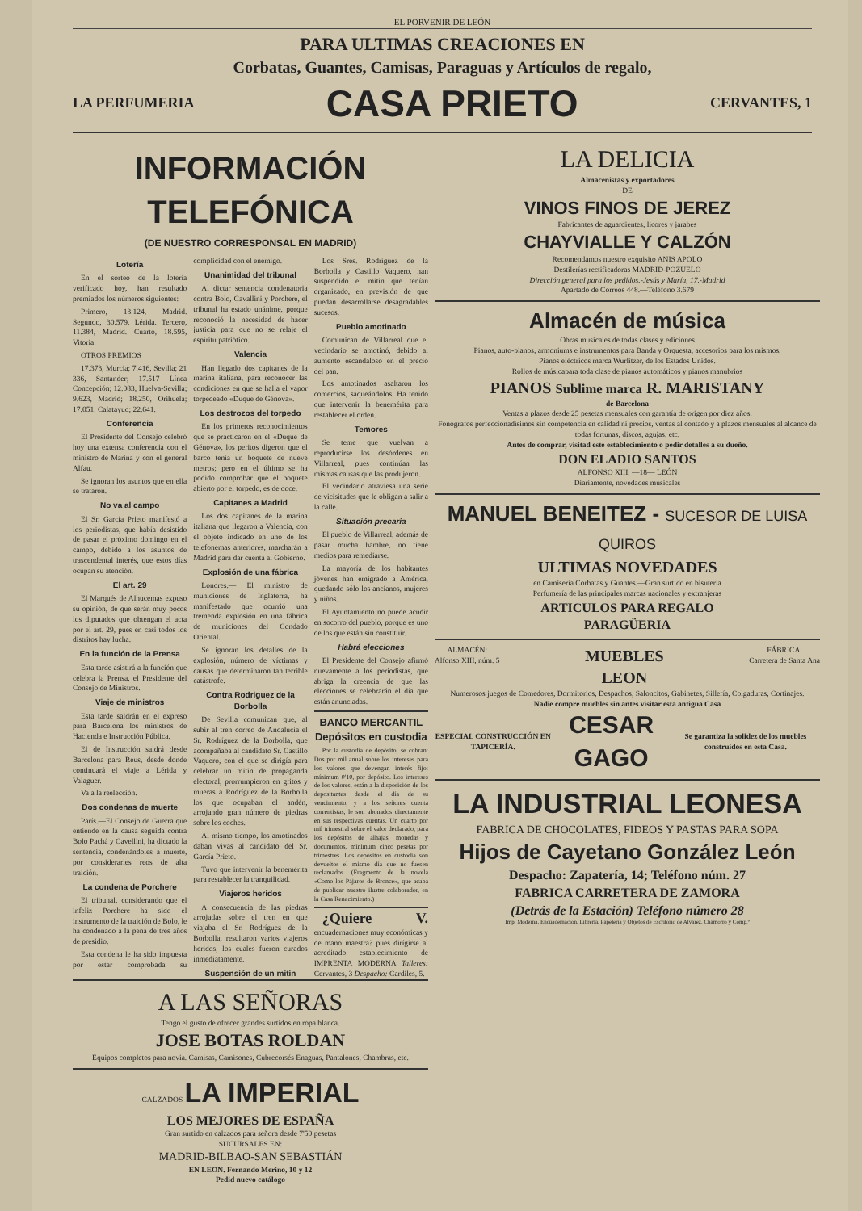EL PORVENIR DE LEÓN
PARA ULTIMAS CREACIONES EN
Corbatas, Guantes, Camisas, Paraguas y Artículos de regalo,
LA PERFUMERIA CASA PRIETO CERVANTES, 1
INFORMACIÓN TELEFÓNICA
(DE NUESTRO CORRESPONSAL EN MADRID)
Lotería
En el sorteo de la lotería verificado hoy, han resultado premiados los números siguientes:
Primero, 13.124, Madrid. Segundo, 30.579, Lérida. Tercero, 11.384, Madrid. Cuarto, 18.595, Vitoria.
OTROS PREMIOS
17.373, Murcia; 7.416, Sevilla; 21 336, Santander; 17.517 Línea Concepción; 12.083, Huelva-Sevilla; 9.623, Madrid; 18.250, Orihuela; 17.051, Calatayud; 22.641.
Conferencia
El Presidente del Consejo celebró hoy una extensa conferencia con el ministro de Marina y con el general Alfau.
Se ignoran los asuntos que en ella se trataron.
No va al campo
El Sr. García Prieto manifestó a los periodistas, que había desistido de pasar el próximo domingo en el campo, debido a los asuntos de trascendental interés, que estos días ocupan su atención.
El art. 29
El Marqués de Alhucemas expuso su opinión, de que serán muy pocos los diputados que obtengan el acta por el art. 29, pues en casi todos los distritos hay lucha.
En la función de la Prensa
Esta tarde asistirá a la función que celebra la Prensa, el Presidente del Consejo de Ministros.
Viaje de ministros
Esta tarde saldrán en el expreso para Barcelona los ministros de Hacienda e Instrucción Pública.
El de Instrucción saldrá desde Barcelona para Reus, desde donde continuará el viaje a Lérida y Valaguer.
Va a la reelección.
Dos condenas de muerte
París.—El Consejo de Guerra que entiende en la causa seguida contra Bolo Pachá y Cavellini, ha dictado la sentencia, condenándoles a muerte, por considerarles reos de alta traición.
La condena de Porchere
El tribunal, considerando que el infeliz Porchere ha sido el instrumento de la traición de Bolo, le ha condenado a la pena de tres años de presidio.
Esta condena le ha sido impuesta por estar comprobada su complicidad con el enemigo.
Unanimidad del tribunal
Al dictar sentencia condenatoria contra Bolo, Cavallini y Porchere, el tribunal ha estado unánime, porque reconoció la necesidad de hacer justicia para que no se relaje el espíritu patriótico.
Valencia
Han llegado dos capitanes de la marina italiana, para reconocer las condiciones en que se halla el vapor torpedeado «Duque de Génova».
Los destrozos del torpedo
En los primeros reconocimientos que se practicaron en el «Duque de Génova», los peritos digeron que el barco tenía un boquete de nueve metros; pero en el último se ha podido comprobar que el boquete abierto por el torpedo, es de doce.
Capitanes a Madrid
Los dos capitanes de la marina italiana que llegaron a Valencia, con el objeto indicado en uno de los telefonemas anteriores, marcharán a Madrid para dar cuenta al Gobierno.
Explosión de una fábrica
Londres.— El ministro de municiones de Inglaterra, ha manifestado que ocurrió una tremenda explosión en una fábrica de municiones del Condado Oriental.
Se ignoran los detalles de la explosión, número de víctimas y causas que determinaron tan terrible catástrofe.
Contra Rodriguez de la Borbolla
De Sevilla comunican que, al subir al tren correo de Andalucía el Sr. Rodríguez de la Borbolla, que acompañaba al candidato Sr. Castillo Vaquero, con el que se dirigía para celebrar un mitin de propaganda electoral, prorrumpieron en gritos y mueras a Rodríguez de la Borbolla los que ocupaban el andén, arrojando gran número de piedras sobre los coches.
Al mismo tiempo, los amotinados daban vivas al candidato del Sr. García Prieto.
Tuvo que intervenir la benemérita para restablecer la tranquilidad.
Viajeros heridos
A consecuencia de las piedras arrojadas sobre el tren en que viajaba el Sr. Rodríguez de la Borbolla, resultaron varios viajeros heridos, los cuales fueron curados inmediatamente.
Suspensión de un mitin
Los Sres. Rodríguez de la Borbolla y Castillo Vaquero, han suspendido el mitin que tenían organizado, en previsión de que puedan desarrollarse desagradables sucesos.
Pueblo amotinado
Comunican de Villarreal que el vecindario se amotinó, debido al aumento escandaloso en el precio del pan.
Los amotinados asaltaron los comercios, saqueándolos. Ha tenido que intervenir la benemérita para restablecer el orden.
Temores
Se teme que vuelvan a reproducirse los desórdenes en Villarreal, pues continúan las mismas causas que las produjeron.
El vecindario atraviesa una serie de vicisitudes que le obligan a salir a la calle.
Situación precaria
El pueblo de Villarreal, además de pasar mucha hambre, no tiene medios para remediarse.
La mayoría de los habitantes jóvenes han emigrado a América, quedando sólo los ancianos, mujeres y niños.
El Ayuntamiento no puede acudir en socorro del pueblo, porque es uno de los que están sin constituir.
Habrá elecciones
El Presidente del Consejo afirmó nuevamente a los periodistas, que abriga la creencia de que las elecciones se celebrarán el día que están anunciadas.
BANCO MERCANTIL
Depósitos en custodia
Por la custodia de depósito, se cobran: Dos por mil anual sobre los intereses para los valores que devengan interés fijo: mínimum 0'10, por depósito. Los intereses de los valores, están a la disposición de los depositantes desde el día de su vencimiento, y a los señores cuenta correntistas, le son abonados directamente en sus respectivas cuentas. Un cuarto por mil trimestral sobre el valor declarado, para los depósitos de alhajas, monedas y documentos, mínimum cinco pesetas por trimestres. Los depósitos en custodia son devueltos el mismo día que no fuesen reclamados. (Fragmento de la novela «Como los Pájaros de Bronce», que acaba de publicar nuestro ilustre colaborador, en la Casa Renacimiento.)
¿Quiere V. encuadernaciones muy económicas y de mano maestra? pues dirígirse al acreditado establecimiento de IMPRENTA MODERNA Talleres: Cervantes, 3 Despacho: Cardiles, 5.
A LAS SEÑORAS
Tengo el gusto de ofrecer grandes surtidos en ropa blanca.
JOSE BOTAS ROLDAN
Equipos completos para novia. Camisas, Camisones, Cubrecorsés Enaguas, Pantalones, Chambras, etc.
CALZADOS LA IMPERIAL
LOS MEJORES DE ESPAÑA
Gran surtido en calzados para señora desde 7'50 pesetas
SUCURSALES EN:
MADRID-BILBAO-SAN SEBASTIÁN
EN LEON. Fernando Merino, 10 y 12
Pedid nuevo catálogo
LA DELICIA
Almacenistas y exportadores
DE
VINOS FINOS DE JEREZ
Fabricantes de aguardientes, licores y jarabes
CHAYVIALLE Y CALZÓN
Recomendamos nuestro exquisito ANIS APOLO
Destilerías rectificadoras MADRID-POZUELO
Dirección general para los pedidos.-Jesús y María, 17.-Madrid
Apartado de Correos 448.—Teléfono 3.679
Almacén de música
Obras musicales de todas clases y ediciones
Pianos, auto-pianos, armoniums e instrumentos para Banda y Orquesta, accesorios para los mismos.
Pianos eléctricos marca Wurlitzer, de los Estados Unidos.
Rollos de músicapara toda clase de pianos automáticos y pianos manubrios
PIANOS Sublime marca R. MARISTANY
de Barcelona
Ventas a plazos desde 25 pesetas mensuales con garantía de origen por diez años.
Fonógrafos perfeccionadísimos sin competencia en calidad ni precios, ventas al contado y a plazos mensuales al alcance de todas fortunas, discos, agujas, etc.
Antes de comprar, visitad este establecimiento o pedir detalles a su dueño.
DON ELADIO SANTOS
ALFONSO XIII, —18— LEÓN
Diariamente, novedades musicales
MANUEL BENEITEZ - SUCESOR DE LUISA QUIROS
ULTIMAS NOVEDADES
en Camisería Corbatas y Guantes.—Gran surtido en bisutería
Perfumería de las principales marcas nacionales y extranjeras
ARTICULOS PARA REGALO
PARAGÜERIA
ALMACÉN:
Alfonso XIII, núm. 5 MUEBLES
LEON FÁBRICA:
Carretera de Santa Ana
Numerosos juegos de Comedores, Dormitorios, Despachos, Saloncitos, Gabinetes, Sillería, Colgaduras, Cortinajes.
Nadie compre muebles sin antes visitar esta antigua Casa
ESPECIAL CONSTRUCCIÓN EN TAPICERÍA. CESAR GAGO Se garantiza la solidez de los muebles construidos en esta Casa.
LA INDUSTRIAL LEONESA
FABRICA DE CHOCOLATES, FIDEOS Y PASTAS PARA SOPA
Hijos de Cayetano González León
Despacho: Zapatería, 14; Teléfono núm. 27
FABRICA CARRETERA DE ZAMORA
(Detrás de la Estación) Teléfono número 28
Imp. Moderna, Encuadernación, Librería, Papelería y Objetos de Escritorio de Alvarez, Chamorro y Comp.ª